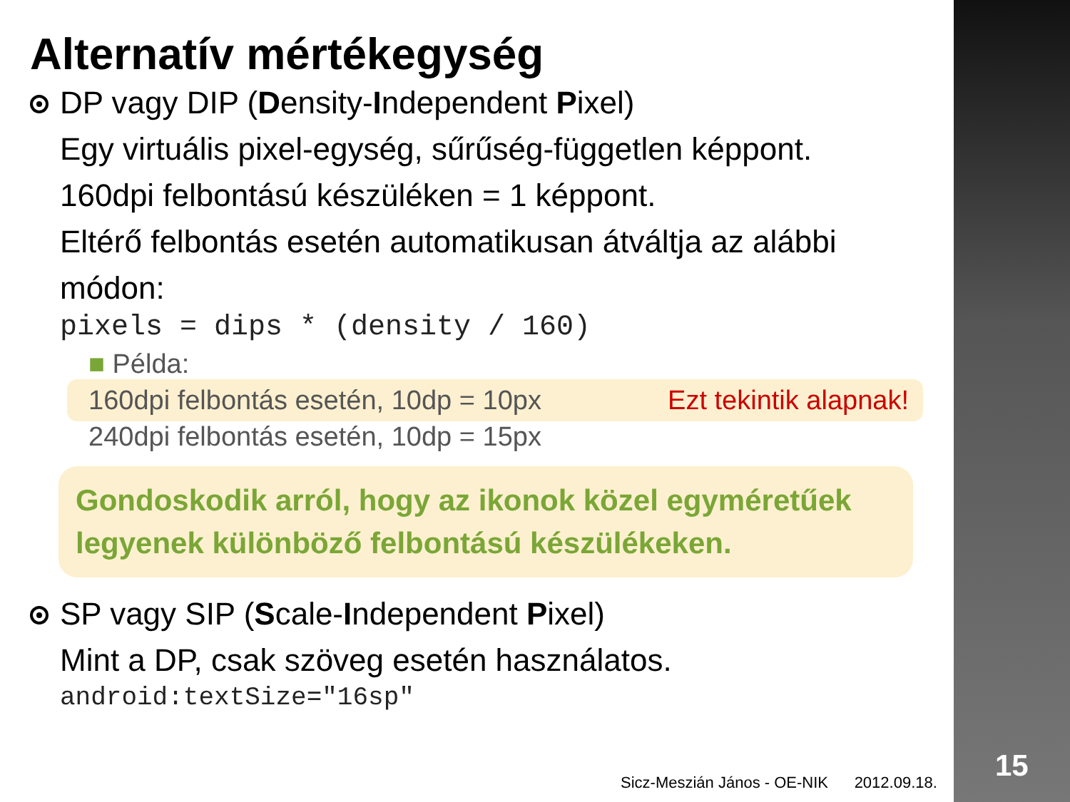Alternatív mértékegység
DP vagy DIP (Density-Independent Pixel)
Egy virtuális pixel-egység, sűrűség-független képpont.
160dpi felbontású készüléken = 1 képpont.
Eltérő felbontás esetén automatikusan átváltja az alábbi módon:
pixels = dips * (density / 160)
■ Példa:
160dpi felbontás esetén, 10dp = 10px Ezt tekintik alapnak!
240dpi felbontás esetén, 10dp = 15px
Gondoskodik arról, hogy az ikonok közel egyméretűek legyenek különböző felbontású készülékeken.
SP vagy SIP (Scale-Independent Pixel)
Mint a DP, csak szöveg esetén használatos.
android:textSize="16sp"
Sicz-Meszián János - OE-NIK 2012.09.18.
15